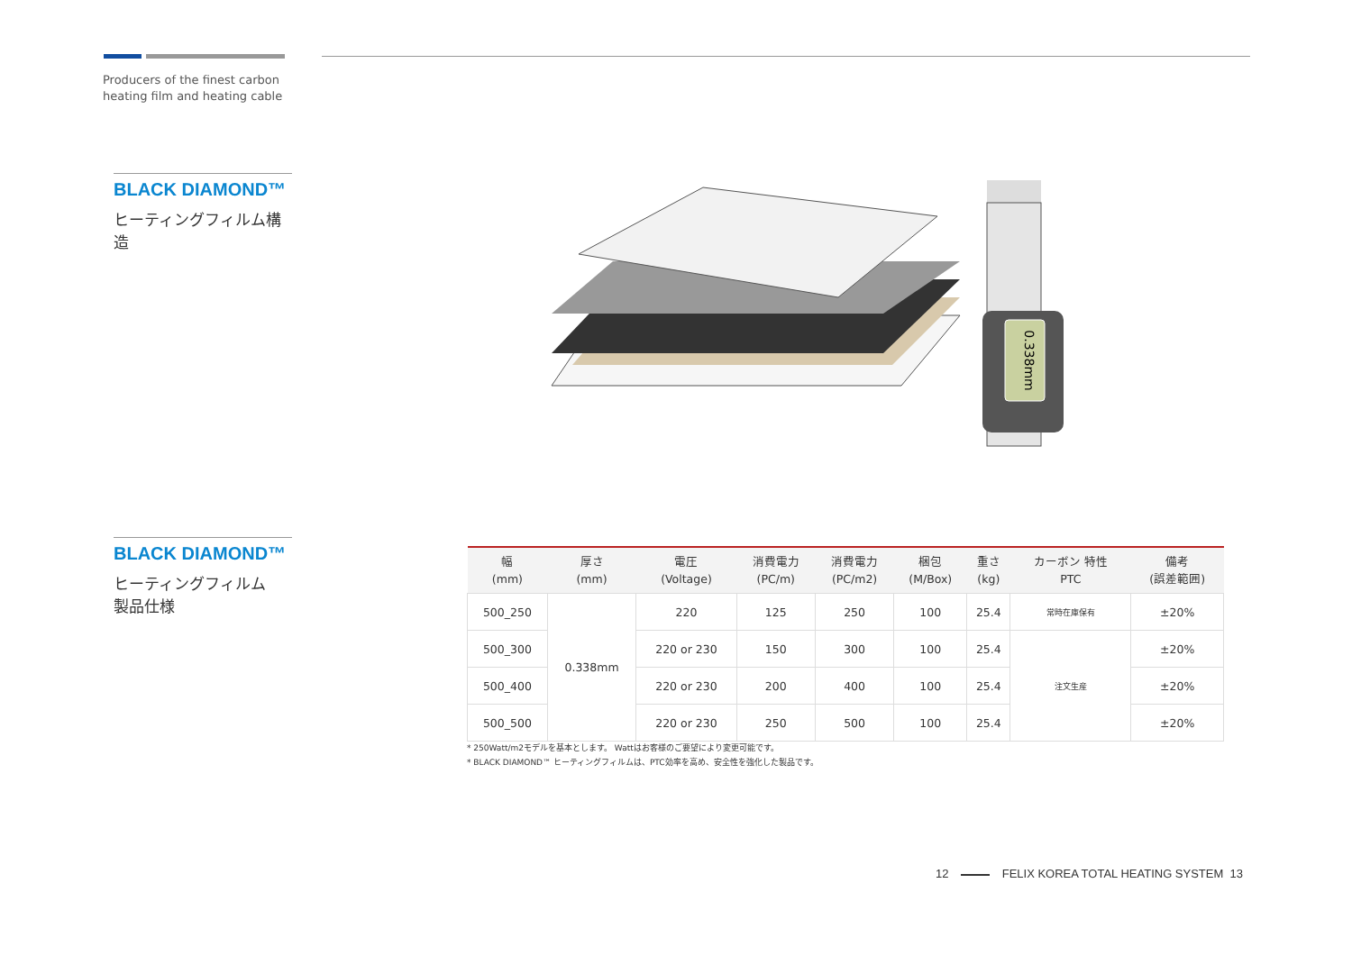Producers of the finest carbon
heating film and heating cable
BLACK DIAMOND™
ヒーティングフィルム構造
0.338mm
BLACK DIAMOND™
ヒーティングフィルム
製品仕様
| 幅 (mm) | 厚さ (mm) | 電圧 (Voltage) | 消費電力 (PC/m) | 消費電力 (PC/m2) | 梱包 (M/Box) | 重さ (kg) | カーボン 特性 PTC | 備考 (誤差範囲) |
| --- | --- | --- | --- | --- | --- | --- | --- | --- |
| 500_250 | 0.338mm | 220 | 125 | 250 | 100 | 25.4 | 常時在庫保有 | ±20% |
| 500_300 | | 220 or 230 | 150 | 300 | 100 | 25.4 | 注文生産 | ±20% |
| 500_400 | | 220 or 230 | 200 | 400 | 100 | 25.4 | | ±20% |
| 500_500 | | 220 or 230 | 250 | 500 | 100 | 25.4 | | ±20% |
* 250Watt/m2モデルを基本とします。 Wattはお客様のご要望により変更可能です。
* BLACK DIAMOND™ ヒーティングフィルムは、PTC効率を高め、安全性を強化した製品です。
12 FELIX KOREA TOTAL HEATING SYSTEM 13